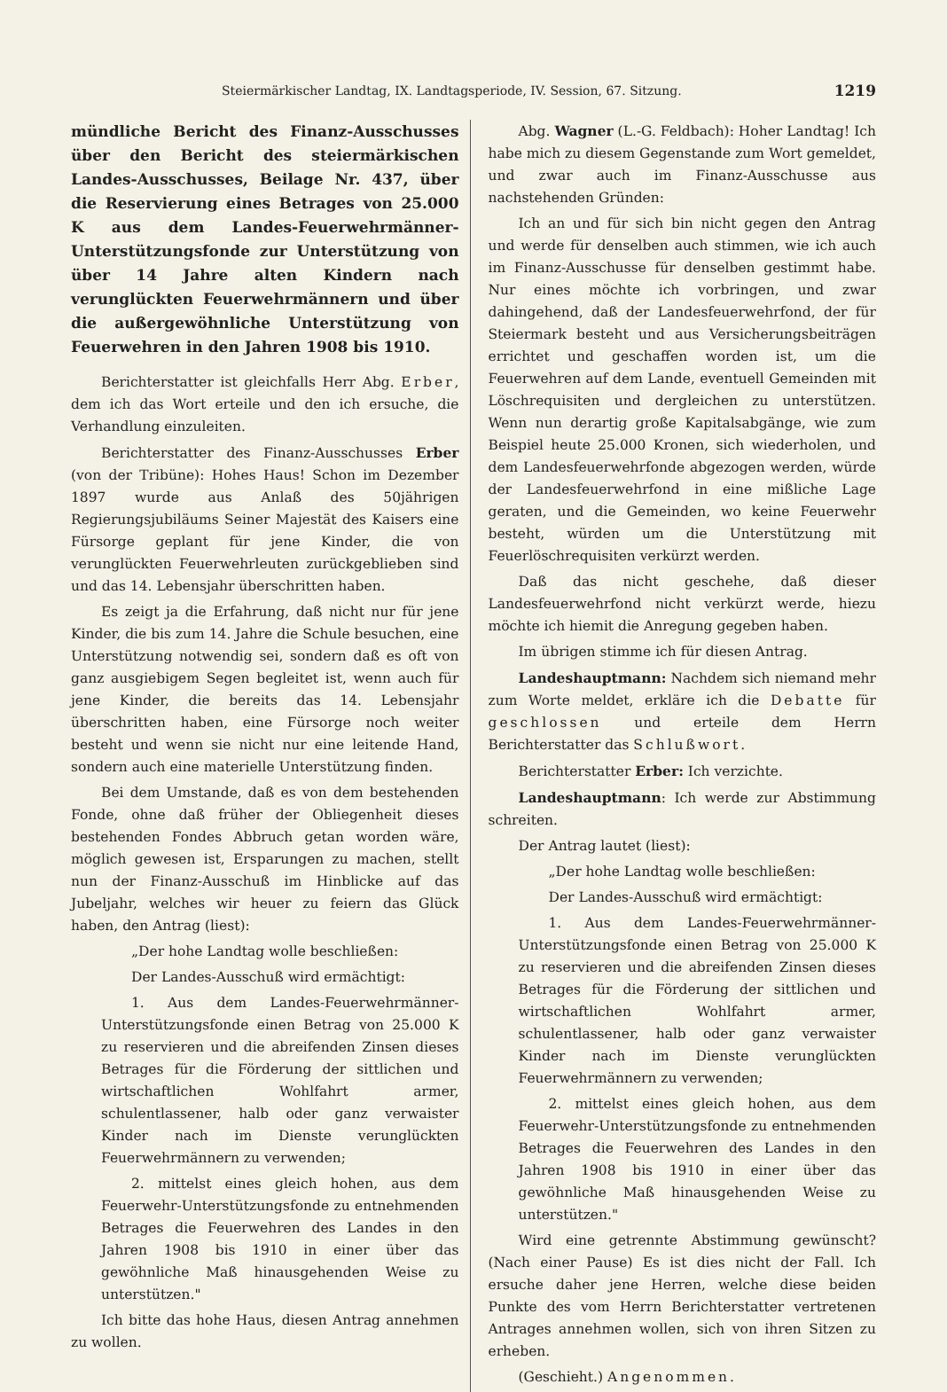Steiermärkischer Landtag, IX. Landtagsperiode, IV. Session, 67. Sitzung. 1219
mündliche Bericht des Finanz-Ausschusses über den Bericht des steiermärkischen Landes-Ausschusses, Beilage Nr. 437, über die Reservierung eines Betrages von 25.000 K aus dem Landes-Feuerwehrmänner-Unterstützungsfonde zur Unterstützung von über 14 Jahre alten Kindern nach verunglückten Feuerwehrmännern und über die außergewöhnliche Unterstützung von Feuerwehren in den Jahren 1908 bis 1910.
Berichterstatter ist gleichfalls Herr Abg. Erber, dem ich das Wort erteile und den ich ersuche, die Verhandlung einzuleiten.
Berichterstatter des Finanz-Ausschusses Erber (von der Tribüne): Hohes Haus! Schon im Dezember 1897 wurde aus Anlaß des 50jährigen Regierungsjubiläums Seiner Majestät des Kaisers eine Fürsorge geplant für jene Kinder, die von verunglückten Feuerwehrleuten zurückgeblieben sind und das 14. Lebensjahr überschritten haben.
Es zeigt ja die Erfahrung, daß nicht nur für jene Kinder, die bis zum 14. Jahre die Schule besuchen, eine Unterstützung notwendig sei, sondern daß es oft von ganz ausgiebigem Segen begleitet ist, wenn auch für jene Kinder, die bereits das 14. Lebensjahr überschritten haben, eine Fürsorge noch weiter besteht und wenn sie nicht nur eine leitende Hand, sondern auch eine materielle Unterstützung finden.
Bei dem Umstande, daß es von dem bestehenden Fonde, ohne daß früher der Obliegenheit dieses bestehenden Fondes Abbruch getan worden wäre, möglich gewesen ist, Ersparungen zu machen, stellt nun der Finanz-Ausschuß im Hinblicke auf das Jubeljahr, welches wir heuer zu feiern das Glück haben, den Antrag (liest):
„Der hohe Landtag wolle beschließen:
Der Landes-Ausschuß wird ermächtigt:
1. Aus dem Landes-Feuerwehrmänner-Unterstützungsfonde einen Betrag von 25.000 K zu reservieren und die abreifenden Zinsen dieses Betrages für die Förderung der sittlichen und wirtschaftlichen Wohlfahrt armer, schulentlassener, halb oder ganz verwaister Kinder nach im Dienste verunglückten Feuerwehrmännern zu verwenden;
2. mittelst eines gleich hohen, aus dem Feuerwehr-Unterstützungsfonde zu entnehmenden Betrages die Feuerwehren des Landes in den Jahren 1908 bis 1910 in einer über das gewöhnliche Maß hinausgehenden Weise zu unterstützen."
Ich bitte das hohe Haus, diesen Antrag annehmen zu wollen.
Abg. Wagner (L.-G. Feldbach): Hoher Landtag! Ich habe mich zu diesem Gegenstande zum Wort gemeldet, und zwar auch im Finanz-Ausschusse aus nachstehenden Gründen:
Ich an und für sich bin nicht gegen den Antrag und werde für denselben auch stimmen, wie ich auch im Finanz-Ausschusse für denselben gestimmt habe. Nur eines möchte ich vorbringen, und zwar dahingehend, daß der Landesfeuerwehrfond, der für Steiermark besteht und aus Versicherungsbeiträgen errichtet und geschaffen worden ist, um die Feuerwehren auf dem Lande, eventuell Gemeinden mit Löschrequisiten und dergleichen zu unterstützen. Wenn nun derartig große Kapitalsabgänge, wie zum Beispiel heute 25.000 Kronen, sich wiederholen, und dem Landesfeuerwehrfonde abgezogen werden, würde der Landesfeuerwehrfond in eine mißliche Lage geraten, und die Gemeinden, wo keine Feuerwehr besteht, würden um die Unterstützung mit Feuerlöschrequisiten verkürzt werden.
Daß das nicht geschehe, daß dieser Landesfeuerwehrfond nicht verkürzt werde, hiezu möchte ich hiemit die Anregung gegeben haben.
Im übrigen stimme ich für diesen Antrag.
Landeshauptmann: Nachdem sich niemand mehr zum Worte meldet, erkläre ich die Debatte für geschlossen und erteile dem Herrn Berichterstatter das Schlußwort.
Berichterstatter Erber: Ich verzichte.
Landeshauptmann: Ich werde zur Abstimmung schreiten.
Der Antrag lautet (liest):
„Der hohe Landtag wolle beschließen:
Der Landes-Ausschuß wird ermächtigt:
1. Aus dem Landes-Feuerwehrmänner-Unterstützungsfonde einen Betrag von 25.000 K zu reservieren und die abreifenden Zinsen dieses Betrages für die Förderung der sittlichen und wirtschaftlichen Wohlfahrt armer, schulentlassener, halb oder ganz verwaister Kinder nach im Dienste verunglückten Feuerwehrmännern zu verwenden;
2. mittelst eines gleich hohen, aus dem Feuerwehr-Unterstützungsfonde zu entnehmenden Betrages die Feuerwehren des Landes in den Jahren 1908 bis 1910 in einer über das gewöhnliche Maß hinausgehenden Weise zu unterstützen."
Wird eine getrennte Abstimmung gewünscht? (Nach einer Pause) Es ist dies nicht der Fall. Ich ersuche daher jene Herren, welche diese beiden Punkte des vom Herrn Berichterstatter vertretenen Antrages annehmen wollen, sich von ihren Sitzen zu erheben.
(Geschieht.) Angenommen.